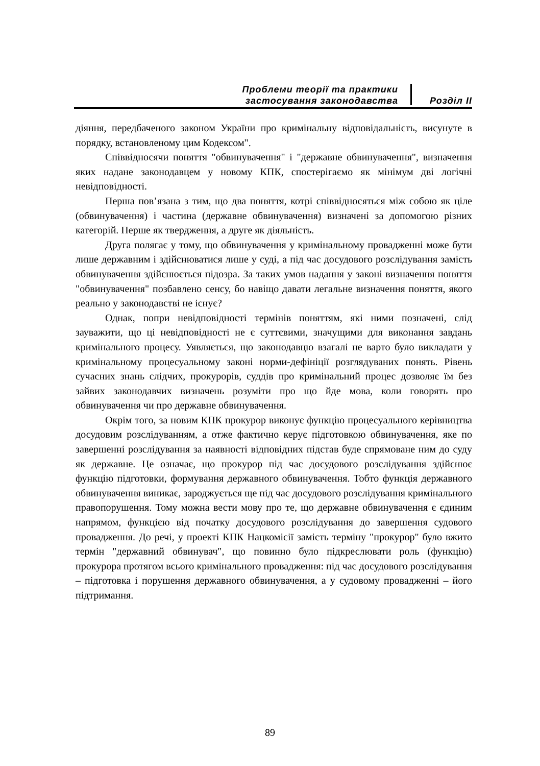Проблеми теорії та практики
застосування законодавства
Розділ ІІ
діяння, передбаченого законом України про кримінальну відповідальність, висунуте в порядку, встановленому цим Кодексом".
Співвідносячи поняття "обвинувачення" і "державне обвинувачення", визначення яких надане законодавцем у новому КПК, спостерігаємо як мінімум дві логічні невідповідності.
Перша пов’язана з тим, що два поняття, котрі співвідносяться між собою як ціле (обвинувачення) і частина (державне обвинувачення) визначені за допомогою різних категорій. Перше як твердження, а друге як діяльність.
Друга полягає у тому, що обвинувачення у кримінальному провадженні може бути лише державним і здійснюватися лише у суді, а під час досудового розслідування замість обвинувачення здійснюється підозра. За таких умов надання у законі визначення поняття "обвинувачення" позбавлено сенсу, бо навіщо давати легальне визначення поняття, якого реально у законодавстві не існує?
Однак, попри невідповідності термінів поняттям, які ними позначені, слід зауважити, що ці невідповідності не є суттєвими, значущими для виконання завдань кримінального процесу. Уявляється, що законодавцю взагалі не варто було викладати у кримінальному процесуальному законі норми-дефініції розглядуваних понять. Рівень сучасних знань слідчих, прокурорів, суддів про кримінальний процес дозволяє їм без зайвих законодавчих визначень розуміти про що йде мова, коли говорять про обвинувачення чи про державне обвинувачення.
Окрім того, за новим КПК прокурор виконує функцію процесуального керівництва досудовим розслідуванням, а отже фактично керує підготовкою обвинувачення, яке по завершенні розслідування за наявності відповідних підстав буде спрямоване ним до суду як державне. Це означає, що прокурор під час досудового розслідування здійснює функцію підготовки, формування державного обвинувачення. Тобто функція державного обвинувачення виникає, зароджується ще під час досудового розслідування кримінального правопорушення. Тому можна вести мову про те, що державне обвинувачення є єдиним напрямом, функцією від початку досудового розслідування до завершення судового провадження. До речі, у проекті КПК Нацкомісії замість терміну "прокурор" було вжито термін "державний обвинувач", що повинно було підкреслювати роль (функцію) прокурора протягом всього кримінального провадження: під час досудового розслідування – підготовка і порушення державного обвинувачення, а у судовому провадженні – його підтримання.
89